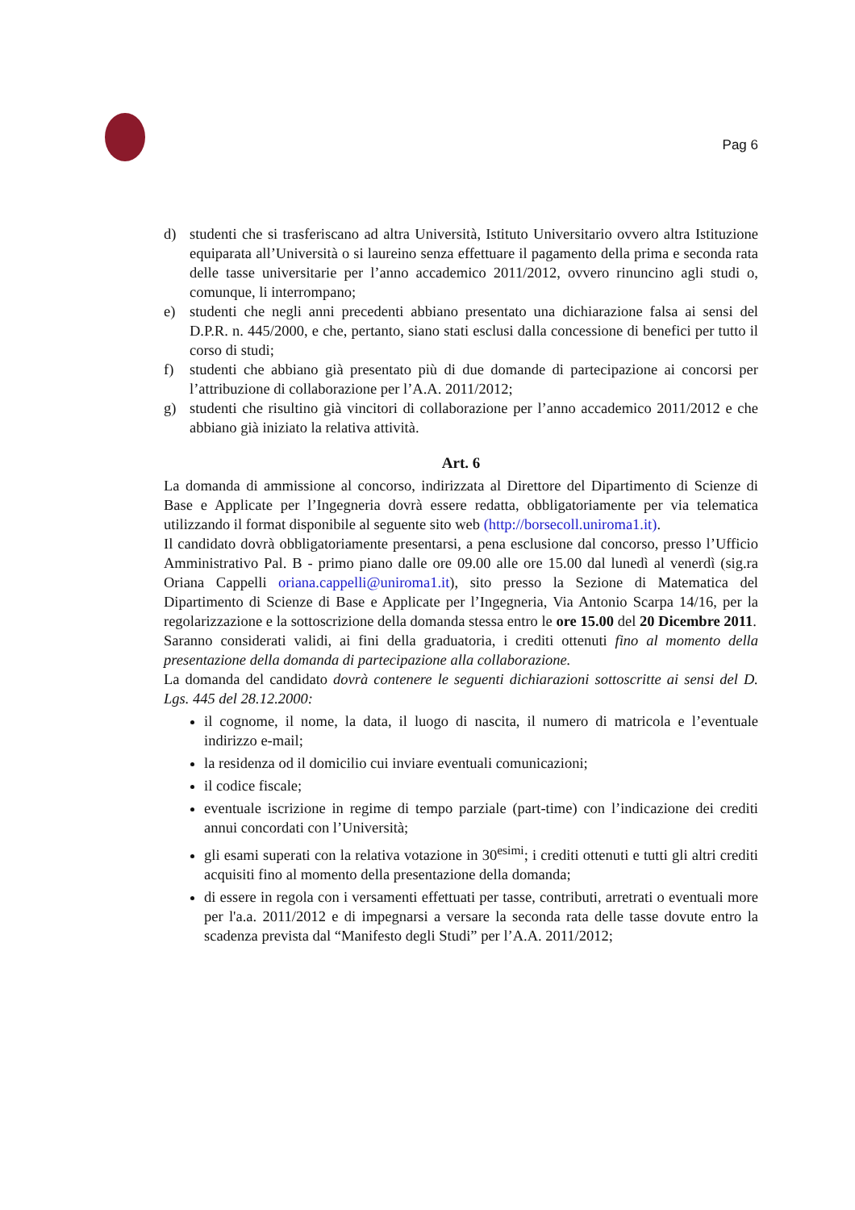Pag 6
d) studenti che si trasferiscano ad altra Università, Istituto Universitario ovvero altra Istituzione equiparata all’Università o si laureino senza effettuare il pagamento della prima e seconda rata delle tasse universitarie per l’anno accademico 2011/2012, ovvero rinuncino agli studi o, comunque, li interrompano;
e) studenti che negli anni precedenti abbiano presentato una dichiarazione falsa ai sensi del D.P.R. n. 445/2000, e che, pertanto, siano stati esclusi dalla concessione di benefici per tutto il corso di studi;
f) studenti che abbiano già presentato più di due domande di partecipazione ai concorsi per l’attribuzione di collaborazione per l’A.A. 2011/2012;
g) studenti che risultino già vincitori di collaborazione per l’anno accademico 2011/2012 e che abbiano già iniziato la relativa attività.
Art. 6
La domanda di ammissione al concorso, indirizzata al Direttore del Dipartimento di Scienze di Base e Applicate per l’Ingegneria dovrà essere redatta, obbligatoriamente per via telematica utilizzando il format disponibile al seguente sito web (http://borsecoll.uniroma1.it).
Il candidato dovrà obbligatoriamente presentarsi, a pena esclusione dal concorso, presso l’Ufficio Amministrativo Pal. B - primo piano dalle ore 09.00 alle ore 15.00 dal lunedì al venerdì (sig.ra Oriana Cappelli oriana.cappelli@uniroma1.it), sito presso la Sezione di Matematica del Dipartimento di Scienze di Base e Applicate per l’Ingegneria, Via Antonio Scarpa 14/16, per la regolarizzazione e la sottoscrizione della domanda stessa entro le ore 15.00 del 20 Dicembre 2011.
Saranno considerati validi, ai fini della graduatoria, i crediti ottenuti fino al momento della presentazione della domanda di partecipazione alla collaborazione.
La domanda del candidato dovrà contenere le seguenti dichiarazioni sottoscritte ai sensi del D. Lgs. 445 del 28.12.2000:
il cognome, il nome, la data, il luogo di nascita, il numero di matricola e l’eventuale indirizzo e-mail;
la residenza od il domicilio cui inviare eventuali comunicazioni;
il codice fiscale;
eventuale iscrizione in regime di tempo parziale (part-time) con l’indicazione dei crediti annui concordati con l’Università;
gli esami superati con la relativa votazione in 30<sup>esimi</sup>; i crediti ottenuti e tutti gli altri crediti acquisiti fino al momento della presentazione della domanda;
di essere in regola con i versamenti effettuati per tasse, contributi, arretrati o eventuali more per l'a.a. 2011/2012 e di impegnarsi a versare la seconda rata delle tasse dovute entro la scadenza prevista dal “Manifesto degli Studi” per l’A.A. 2011/2012;